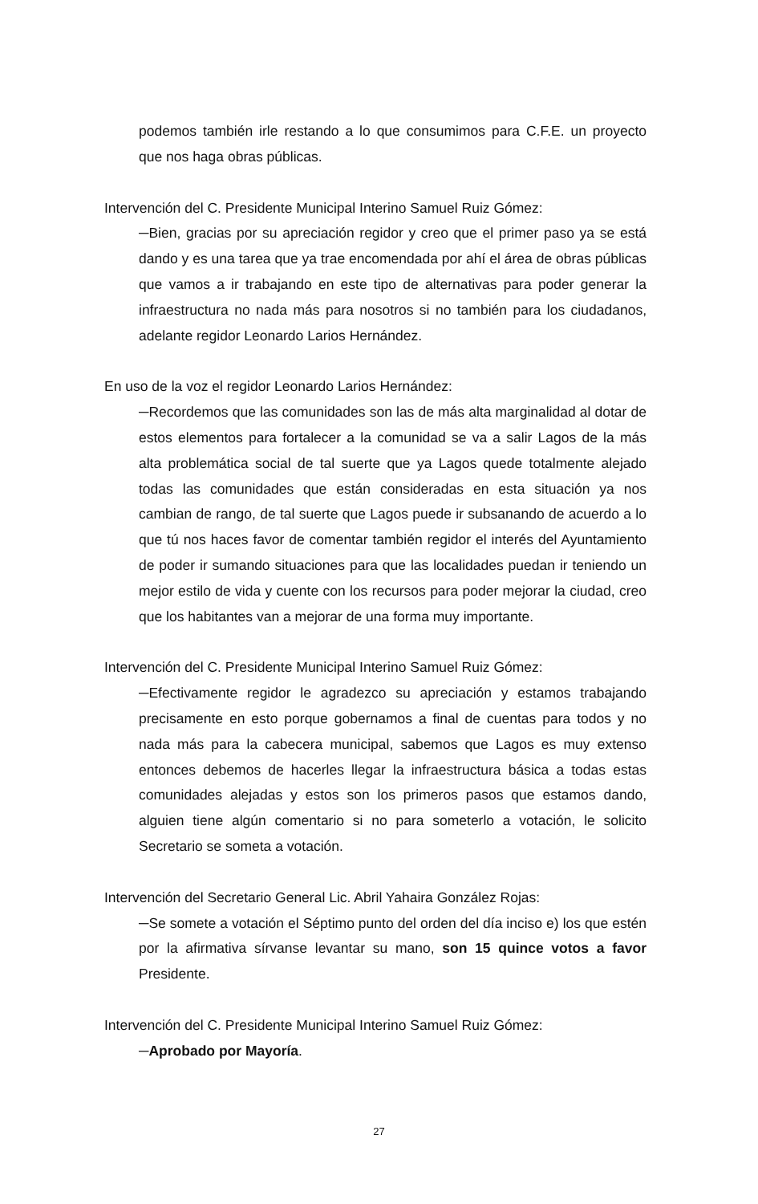podemos también irle restando a lo que consumimos para C.F.E. un proyecto que nos haga obras públicas.
Intervención del C. Presidente Municipal Interino Samuel Ruiz Gómez:
─Bien, gracias por su apreciación regidor y creo que el primer paso ya se está dando y es una tarea que ya trae encomendada por ahí el área de obras públicas que vamos a ir trabajando en este tipo de alternativas para poder generar la infraestructura no nada más para nosotros si no también para los ciudadanos, adelante regidor Leonardo Larios Hernández.
En uso de la voz el regidor Leonardo Larios Hernández:
─Recordemos que las comunidades son las de más alta marginalidad al dotar de estos elementos para fortalecer a la comunidad se va a salir Lagos de la más alta problemática social de tal suerte que ya Lagos quede totalmente alejado todas las comunidades que están consideradas en esta situación ya nos cambian de rango, de tal suerte que Lagos puede ir subsanando de acuerdo a lo que tú nos haces favor de comentar también regidor el interés del Ayuntamiento de poder ir sumando situaciones para que las localidades puedan ir teniendo un mejor estilo de vida y cuente con los recursos para poder mejorar la ciudad, creo que los habitantes van a mejorar de una forma muy importante.
Intervención del C. Presidente Municipal Interino Samuel Ruiz Gómez:
─Efectivamente regidor le agradezco su apreciación y estamos trabajando precisamente en esto porque gobernamos a final de cuentas para todos y no nada más para la cabecera municipal, sabemos que Lagos es muy extenso entonces debemos de hacerles llegar la infraestructura básica a todas estas comunidades alejadas y estos son los primeros pasos que estamos dando, alguien tiene algún comentario si no para someterlo a votación, le solicito Secretario se someta a votación.
Intervención del Secretario General Lic. Abril Yahaira González Rojas:
─Se somete a votación el Séptimo punto del orden del día inciso e) los que estén por la afirmativa sírvanse levantar su mano, son 15 quince votos a favor Presidente.
Intervención del C. Presidente Municipal Interino Samuel Ruiz Gómez:
─Aprobado por Mayoría.
27